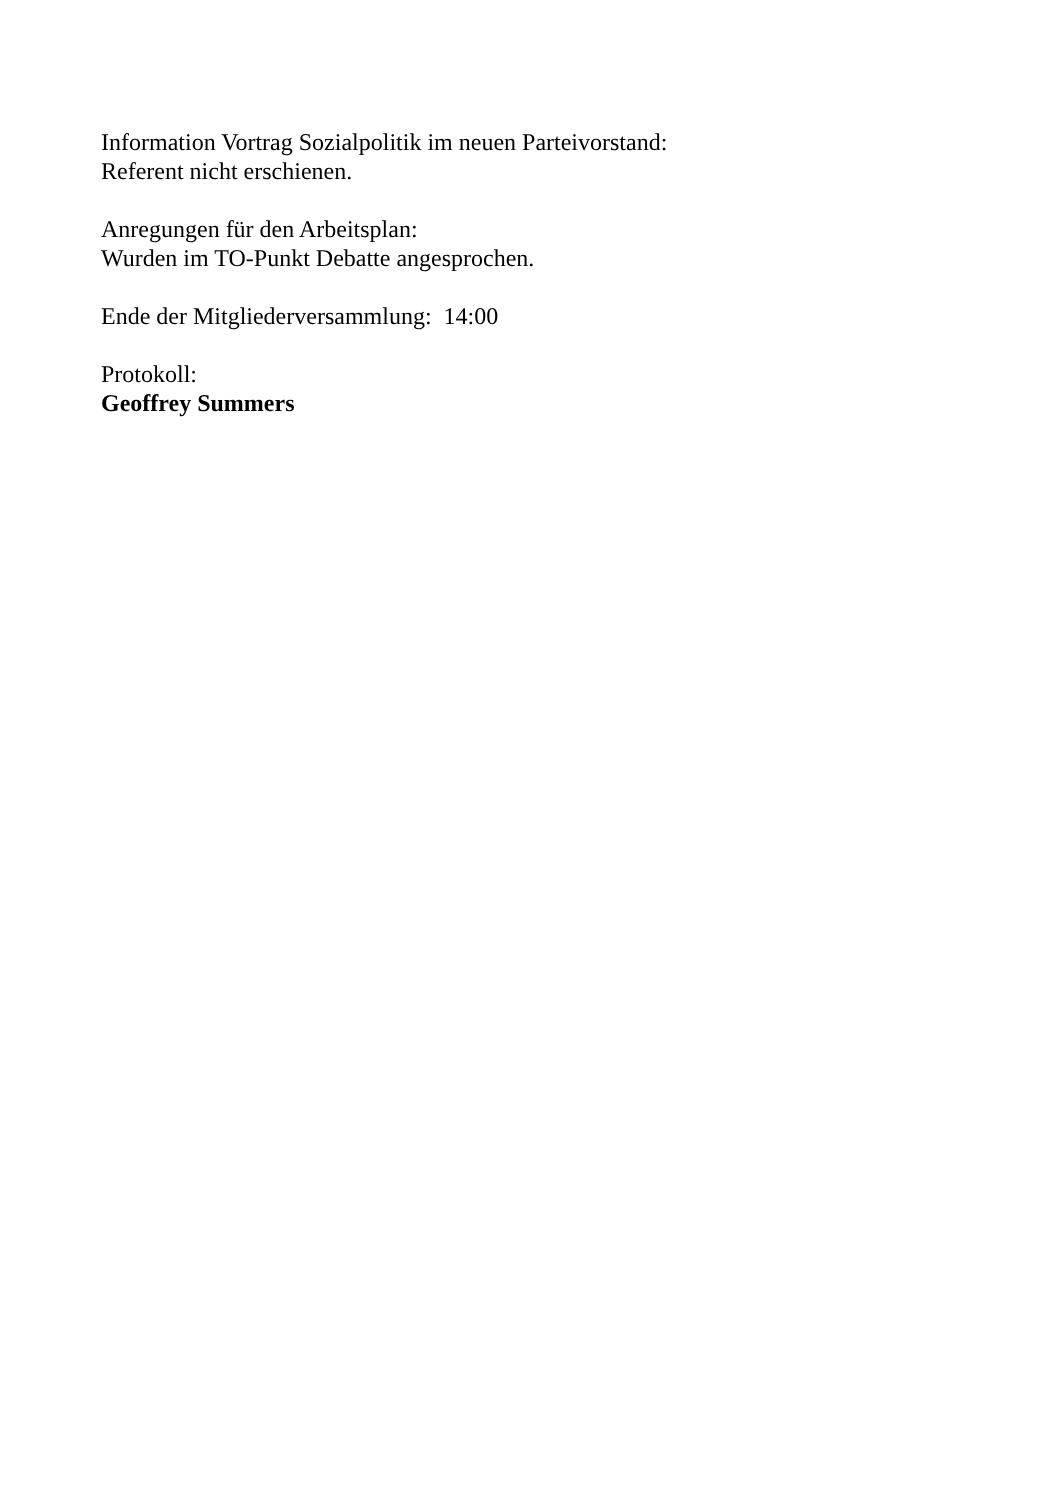Information Vortrag Sozialpolitik im neuen Parteivorstand:
Referent nicht erschienen.
Anregungen für den Arbeitsplan:
Wurden im TO-Punkt Debatte angesprochen.
Ende der Mitgliederversammlung: 14:00
Protokoll:
Geoffrey Summers